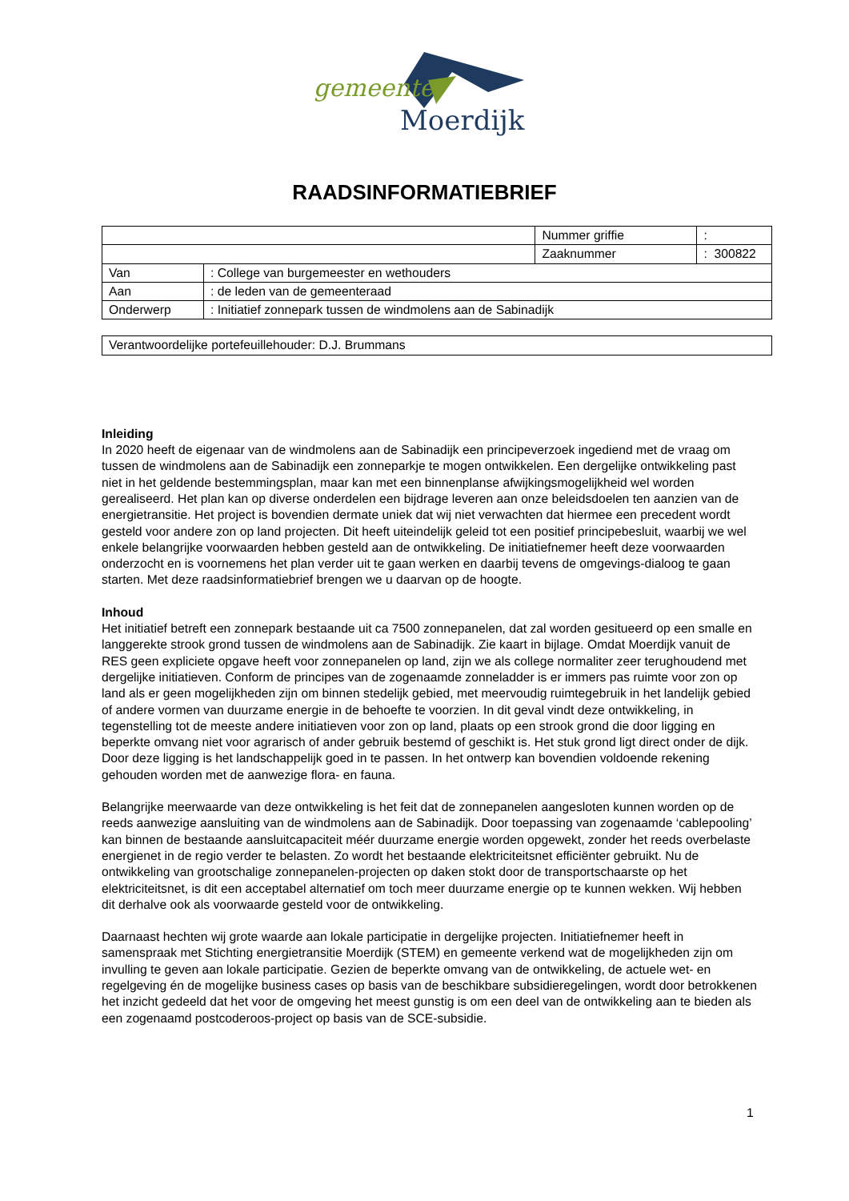gemeente
Moerdijk
RAADSINFORMATIEBRIEF
| | | Nummer griffie | : |
| | | Zaaknummer | : 300822 |
| Van | : College van burgemeester en wethouders | | |
| Aan | : de leden van de gemeenteraad | | |
| Onderwerp | : Initiatief zonnepark tussen de windmolens aan de Sabinadijk | | |
| Verantwoordelijke portefeuillehouder: D.J. Brummans |
Inleiding
In 2020 heeft de eigenaar van de windmolens aan de Sabinadijk een principeverzoek ingediend met de vraag om tussen de windmolens aan de Sabinadijk een zonneparkje te mogen ontwikkelen. Een dergelijke ontwikkeling past niet in het geldende bestemmingsplan, maar kan met een binnenplanse afwijkingsmogelijkheid wel worden gerealiseerd. Het plan kan op diverse onderdelen een bijdrage leveren aan onze beleidsdoelen ten aanzien van de energietransitie. Het project is bovendien dermate uniek dat wij niet verwachten dat hiermee een precedent wordt gesteld voor andere zon op land projecten. Dit heeft uiteindelijk geleid tot een positief principebesluit, waarbij we wel enkele belangrijke voorwaarden hebben gesteld aan de ontwikkeling. De initiatiefnemer heeft deze voorwaarden onderzocht en is voornemens het plan verder uit te gaan werken en daarbij tevens de omgevings-dialoog te gaan starten. Met deze raadsinformatiebrief brengen we u daarvan op de hoogte.
Inhoud
Het initiatief betreft een zonnepark bestaande uit ca 7500 zonnepanelen, dat zal worden gesitueerd op een smalle en langgerekte strook grond tussen de windmolens aan de Sabinadijk. Zie kaart in bijlage. Omdat Moerdijk vanuit de RES geen expliciete opgave heeft voor zonnepanelen op land, zijn we als college normaliter zeer terughoudend met dergelijke initiatieven. Conform de principes van de zogenaamde zonneladder is er immers pas ruimte voor zon op land als er geen mogelijkheden zijn om binnen stedelijk gebied, met meervoudig ruimtegebruik in het landelijk gebied of andere vormen van duurzame energie in de behoefte te voorzien. In dit geval vindt deze ontwikkeling, in tegenstelling tot de meeste andere initiatieven voor zon op land, plaats op een strook grond die door ligging en beperkte omvang niet voor agrarisch of ander gebruik bestemd of geschikt is. Het stuk grond ligt direct onder de dijk. Door deze ligging is het landschappelijk goed in te passen. In het ontwerp kan bovendien voldoende rekening gehouden worden met de aanwezige flora- en fauna.
Belangrijke meerwaarde van deze ontwikkeling is het feit dat de zonnepanelen aangesloten kunnen worden op de reeds aanwezige aansluiting van de windmolens aan de Sabinadijk. Door toepassing van zogenaamde ‘cablepooling’ kan binnen de bestaande aansluitcapaciteit méér duurzame energie worden opgewekt, zonder het reeds overbelaste energienet in de regio verder te belasten. Zo wordt het bestaande elektriciteitsnet efficiënter gebruikt. Nu de ontwikkeling van grootschalige zonnepanelen-projecten op daken stokt door de transportschaarste op het elektriciteitsnet, is dit een acceptabel alternatief om toch meer duurzame energie op te kunnen wekken. Wij hebben dit derhalve ook als voorwaarde gesteld voor de ontwikkeling.
Daarnaast hechten wij grote waarde aan lokale participatie in dergelijke projecten. Initiatiefnemer heeft in samenspraak met Stichting energietransitie Moerdijk (STEM) en gemeente verkend wat de mogelijkheden zijn om invulling te geven aan lokale participatie. Gezien de beperkte omvang van de ontwikkeling, de actuele wet- en regelgeving én de mogelijke business cases op basis van de beschikbare subsidieregelingen, wordt door betrokkenen het inzicht gedeeld dat het voor de omgeving het meest gunstig is om een deel van de ontwikkeling aan te bieden als een zogenaamd postcoderoos-project op basis van de SCE-subsidie.
1